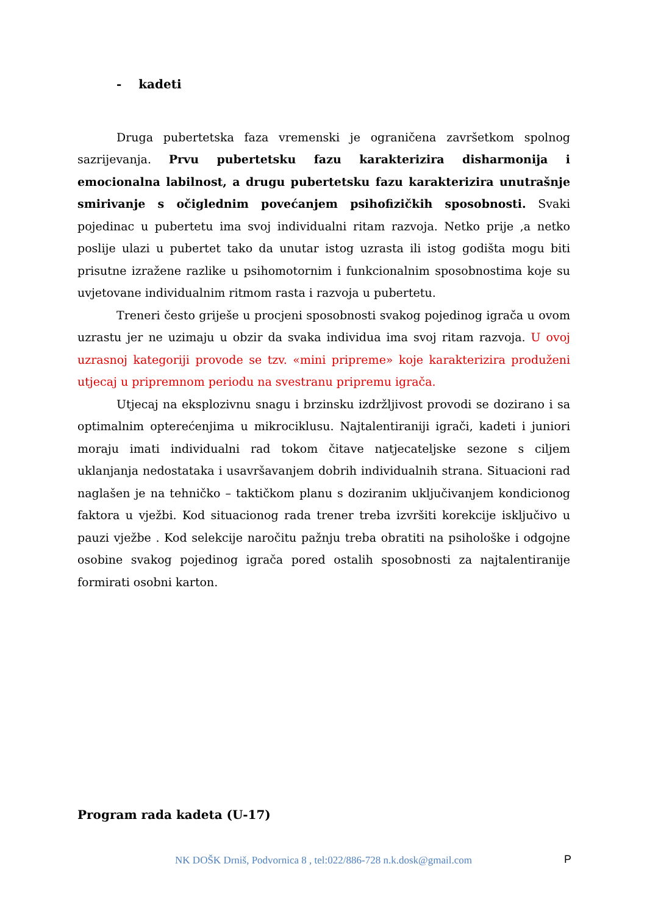- kadeti
Druga pubertetska faza vremenski je ograničena završetkom spolnog sazrijevanja. Prvu pubertetsku fazu karakterizira disharmonija i emocionalna labilnost, a drugu pubertetsku fazu karakterizira unutrašnje smirivanje s očiglednim povećanjem psihofizičkih sposobnosti. Svaki pojedinac u pubertetu ima svoj individualni ritam razvoja. Netko prije ,a netko poslije ulazi u pubertet tako da unutar istog uzrasta ili istog godišta mogu biti prisutne izražene razlike u psihomotornim i funkcionalnim sposobnostima koje su uvjetovane individualnim ritmom rasta i razvoja u pubertetu.
Treneri često griješe u procjeni sposobnosti svakog pojedinog igrača u ovom uzrastu jer ne uzimaju u obzir da svaka individua ima svoj ritam razvoja. U ovoj uzrasnoj kategoriji provode se tzv. «mini pripreme» koje karakterizira produženi utjecaj u pripremnom periodu na svestranu pripremu igrača.
Utjecaj na eksplozivnu snagu i brzinsku izdržljivost provodi se dozirano i sa optimalnim opterećenjima u mikrociklusu. Najtalentiraniji igrači, kadeti i juniori moraju imati individualni rad tokom čitave natjecateljske sezone s ciljem uklanjanja nedostataka i usavršavanjem dobrih individualnih strana. Situacioni rad naglašen je na tehničko – taktičkom planu s doziranim uključivanjem kondicionog faktora u vježbi. Kod situacionog rada trener treba izvršiti korekcije isključivo u pauzi vježbe . Kod selekcije naročitu pažnju treba obratiti na psihološke i odgojne osobine svakog pojedinog igrača pored ostalih sposobnosti za najtalentiranije formirati osobni karton.
Program rada kadeta (U-17)
NK DOŠK Drniš, Podvornica 8 , tel:022/886-728 n.k.dosk@gmail.com P